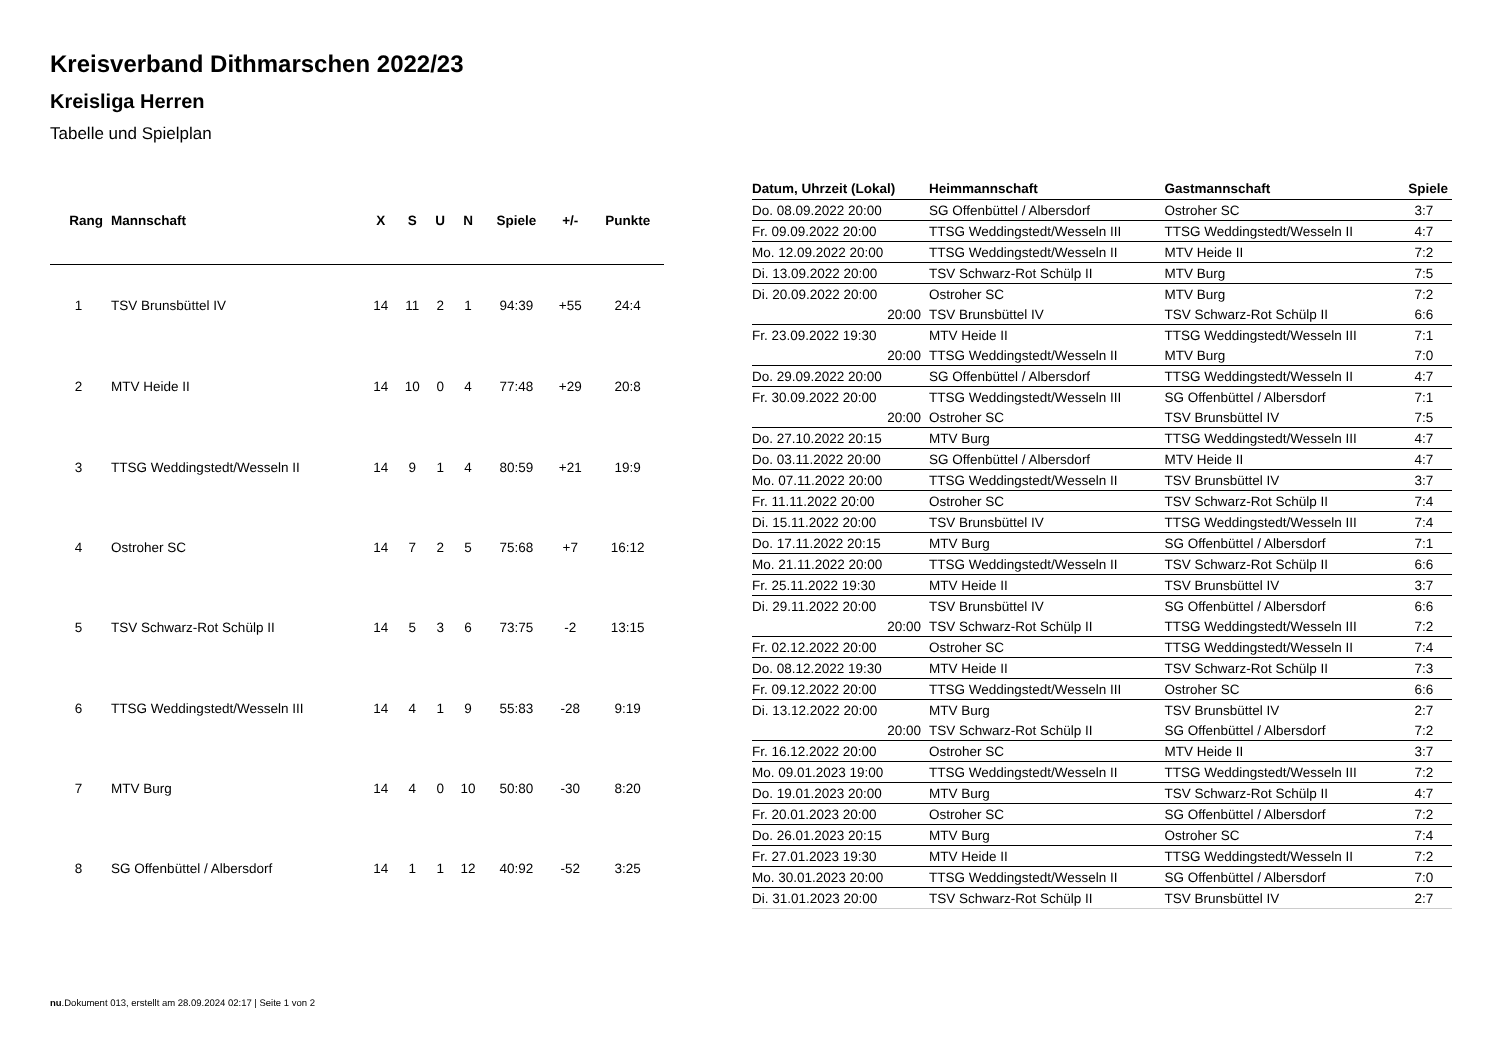Kreisverband Dithmarschen 2022/23
Kreisliga Herren
Tabelle und Spielplan
| Rang | Mannschaft | X | S | U | N | Spiele | +/- | Punkte |
| --- | --- | --- | --- | --- | --- | --- | --- | --- |
| 1 | TSV Brunsbüttel IV | 14 | 11 | 2 | 1 | 94:39 | +55 | 24:4 |
| 2 | MTV Heide II | 14 | 10 | 0 | 4 | 77:48 | +29 | 20:8 |
| 3 | TTSG Weddingstedt/Wesseln II | 14 | 9 | 1 | 4 | 80:59 | +21 | 19:9 |
| 4 | Ostroher SC | 14 | 7 | 2 | 5 | 75:68 | +7 | 16:12 |
| 5 | TSV Schwarz-Rot Schülp II | 14 | 5 | 3 | 6 | 73:75 | -2 | 13:15 |
| 6 | TTSG Weddingstedt/Wesseln III | 14 | 4 | 1 | 9 | 55:83 | -28 | 9:19 |
| 7 | MTV Burg | 14 | 4 | 0 | 10 | 50:80 | -30 | 8:20 |
| 8 | SG Offenbüttel / Albersdorf | 14 | 1 | 1 | 12 | 40:92 | -52 | 3:25 |
| Datum, Uhrzeit (Lokal) | Heimmannschaft | Gastmannschaft | Spiele |
| --- | --- | --- | --- |
| Do. 08.09.2022 20:00 | SG Offenbüttel / Albersdorf | Ostroher SC | 3:7 |
| Fr. 09.09.2022 20:00 | TTSG Weddingstedt/Wesseln III | TTSG Weddingstedt/Wesseln II | 4:7 |
| Mo. 12.09.2022 20:00 | TTSG Weddingstedt/Wesseln II | MTV Heide II | 7:2 |
| Di. 13.09.2022 20:00 | TSV Schwarz-Rot Schülp II | MTV Burg | 7:5 |
| Di. 20.09.2022 20:00 | Ostroher SC | MTV Burg | 7:2 |
| 20:00 | TSV Brunsbüttel IV | TSV Schwarz-Rot Schülp II | 6:6 |
| Fr. 23.09.2022 19:30 | MTV Heide II | TTSG Weddingstedt/Wesseln III | 7:1 |
| 20:00 | TTSG Weddingstedt/Wesseln II | MTV Burg | 7:0 |
| Do. 29.09.2022 20:00 | SG Offenbüttel / Albersdorf | TTSG Weddingstedt/Wesseln II | 4:7 |
| Fr. 30.09.2022 20:00 | TTSG Weddingstedt/Wesseln III | SG Offenbüttel / Albersdorf | 7:1 |
| 20:00 | Ostroher SC | TSV Brunsbüttel IV | 7:5 |
| Do. 27.10.2022 20:15 | MTV Burg | TTSG Weddingstedt/Wesseln III | 4:7 |
| Do. 03.11.2022 20:00 | SG Offenbüttel / Albersdorf | MTV Heide II | 4:7 |
| Mo. 07.11.2022 20:00 | TTSG Weddingstedt/Wesseln II | TSV Brunsbüttel IV | 3:7 |
| Fr. 11.11.2022 20:00 | Ostroher SC | TSV Schwarz-Rot Schülp II | 7:4 |
| Di. 15.11.2022 20:00 | TSV Brunsbüttel IV | TTSG Weddingstedt/Wesseln III | 7:4 |
| Do. 17.11.2022 20:15 | MTV Burg | SG Offenbüttel / Albersdorf | 7:1 |
| Mo. 21.11.2022 20:00 | TTSG Weddingstedt/Wesseln II | TSV Schwarz-Rot Schülp II | 6:6 |
| Fr. 25.11.2022 19:30 | MTV Heide II | TSV Brunsbüttel IV | 3:7 |
| Di. 29.11.2022 20:00 | TSV Brunsbüttel IV | SG Offenbüttel / Albersdorf | 6:6 |
| 20:00 | TSV Schwarz-Rot Schülp II | TTSG Weddingstedt/Wesseln III | 7:2 |
| Fr. 02.12.2022 20:00 | Ostroher SC | TTSG Weddingstedt/Wesseln II | 7:4 |
| Do. 08.12.2022 19:30 | MTV Heide II | TSV Schwarz-Rot Schülp II | 7:3 |
| Fr. 09.12.2022 20:00 | TTSG Weddingstedt/Wesseln III | Ostroher SC | 6:6 |
| Di. 13.12.2022 20:00 | MTV Burg | TSV Brunsbüttel IV | 2:7 |
| 20:00 | TSV Schwarz-Rot Schülp II | SG Offenbüttel / Albersdorf | 7:2 |
| Fr. 16.12.2022 20:00 | Ostroher SC | MTV Heide II | 3:7 |
| Mo. 09.01.2023 19:00 | TTSG Weddingstedt/Wesseln II | TTSG Weddingstedt/Wesseln III | 7:2 |
| Do. 19.01.2023 20:00 | MTV Burg | TSV Schwarz-Rot Schülp II | 4:7 |
| Fr. 20.01.2023 20:00 | Ostroher SC | SG Offenbüttel / Albersdorf | 7:2 |
| Do. 26.01.2023 20:15 | MTV Burg | Ostroher SC | 7:4 |
| Fr. 27.01.2023 19:30 | MTV Heide II | TTSG Weddingstedt/Wesseln II | 7:2 |
| Mo. 30.01.2023 20:00 | TTSG Weddingstedt/Wesseln II | SG Offenbüttel / Albersdorf | 7:0 |
| Di. 31.01.2023 20:00 | TSV Schwarz-Rot Schülp II | TSV Brunsbüttel IV | 2:7 |
nu.Dokument 013, erstellt am 28.09.2024 02:17 | Seite 1 von 2